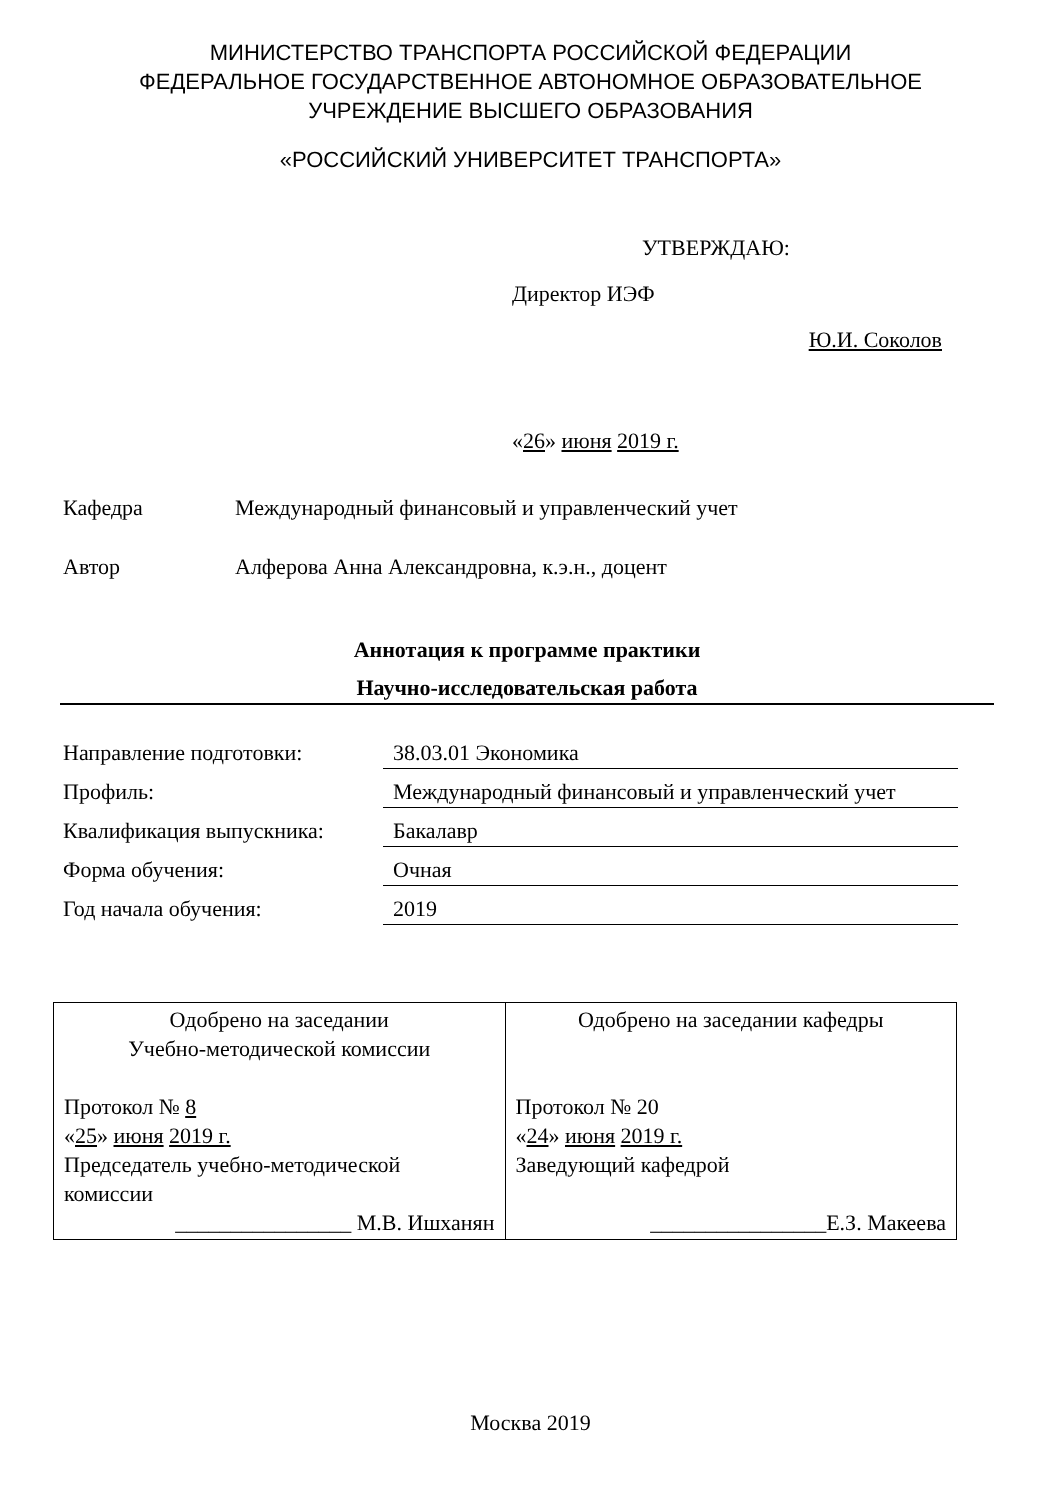МИНИСТЕРСТВО ТРАНСПОРТА РОССИЙСКОЙ ФЕДЕРАЦИИ
ФЕДЕРАЛЬНОЕ ГОСУДАРСТВЕННОЕ АВТОНОМНОЕ ОБРАЗОВАТЕЛЬНОЕ
УЧРЕЖДЕНИЕ ВЫСШЕГО ОБРАЗОВАНИЯ
«РОССИЙСКИЙ УНИВЕРСИТЕТ ТРАНСПОРТА»
УТВЕРЖДАЮ:
Директор ИЭФ
Ю.И. Соколов
«26» июня 2019 г.
Кафедра Международный финансовый и управленческий учет
Автор Алферова Анна Александровна, к.э.н., доцент
Аннотация к программе практики
Научно-исследовательская работа
| Направление подготовки: | 38.03.01 Экономика |
| Профиль: | Международный финансовый и управленческий учет |
| Квалификация выпускника: | Бакалавр |
| Форма обучения: | Очная |
| Год начала обучения: | 2019 |
| Одобрено на заседании Учебно-методической комиссии Протокол № 8 « 25 » июня 2019 г. Председатель учебно-методической комиссии ________________ М.В. Ишханян | Одобрено на заседании кафедры Протокол № 20 « 24 » июня 2019 г. Заведующий кафедрой ________________Е.З. Макеева |
Москва 2019